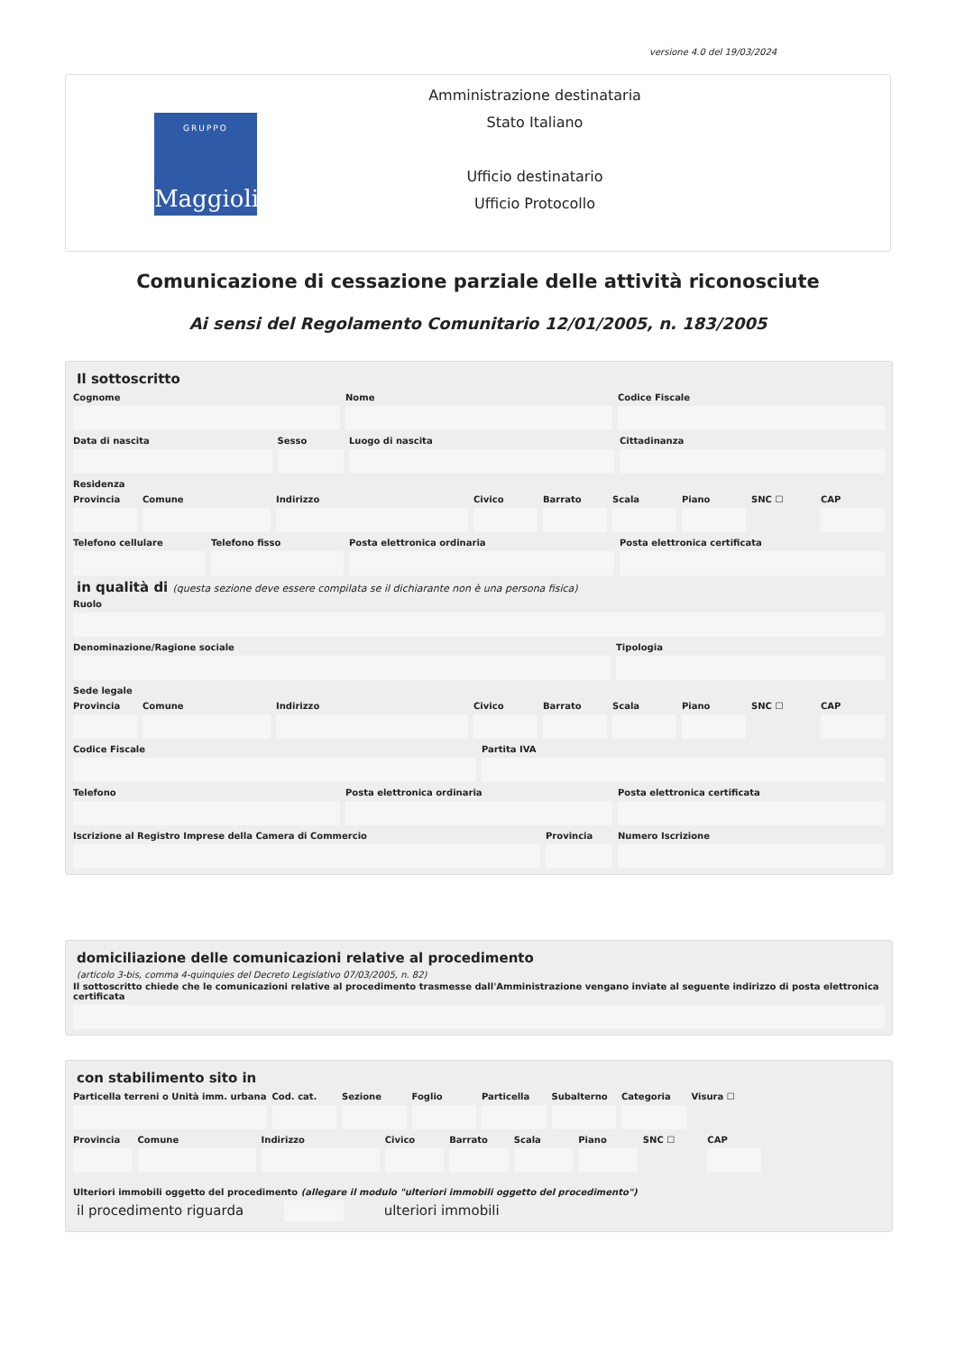versione 4.0 del 19/03/2024
GRUPPO
Maggioli
Amministrazione destinataria
Stato Italiano
Ufficio destinatario
Ufficio Protocollo
Comunicazione di cessazione parziale delle attività riconosciute
Ai sensi del Regolamento Comunitario 12/01/2005, n. 183/2005
Il sottoscritto
Cognome Nome Codice Fiscale
Data di nascita Sesso Luogo di nascita Cittadinanza
Residenza
Provincia Comune Indirizzo Civico Barrato Scala Piano SNC ☐ CAP
Telefono cellulare Telefono fisso Posta elettronica ordinaria Posta elettronica certificata
in qualità di (questa sezione deve essere compilata se il dichiarante non è una persona fisica)
Ruolo
Denominazione/Ragione sociale Tipologia
Sede legale
Provincia Comune Indirizzo Civico Barrato Scala Piano SNC ☐ CAP
Codice Fiscale Partita IVA
Telefono Posta elettronica ordinaria Posta elettronica certificata
Iscrizione al Registro Imprese della Camera di Commercio
Provincia Numero Iscrizione
domiciliazione delle comunicazioni relative al procedimento
(articolo 3-bis, comma 4-quinquies del Decreto Legislativo 07/03/2005, n. 82)
Il sottoscritto chiede che le comunicazioni relative al procedimento trasmesse dall'Amministrazione vengano inviate al seguente indirizzo di posta elettronica certificata
con stabilimento sito in
Particella terreni o Unità imm. urbana
Cod. cat. Sezione Foglio Particella Subalterno Categoria Visura ☐
Provincia Comune Indirizzo Civico Barrato Scala Piano SNC ☐ CAP
Ulteriori immobili oggetto del procedimento (allegare il modulo "ulteriori immobili oggetto del procedimento")
il procedimento riguarda ulteriori immobili